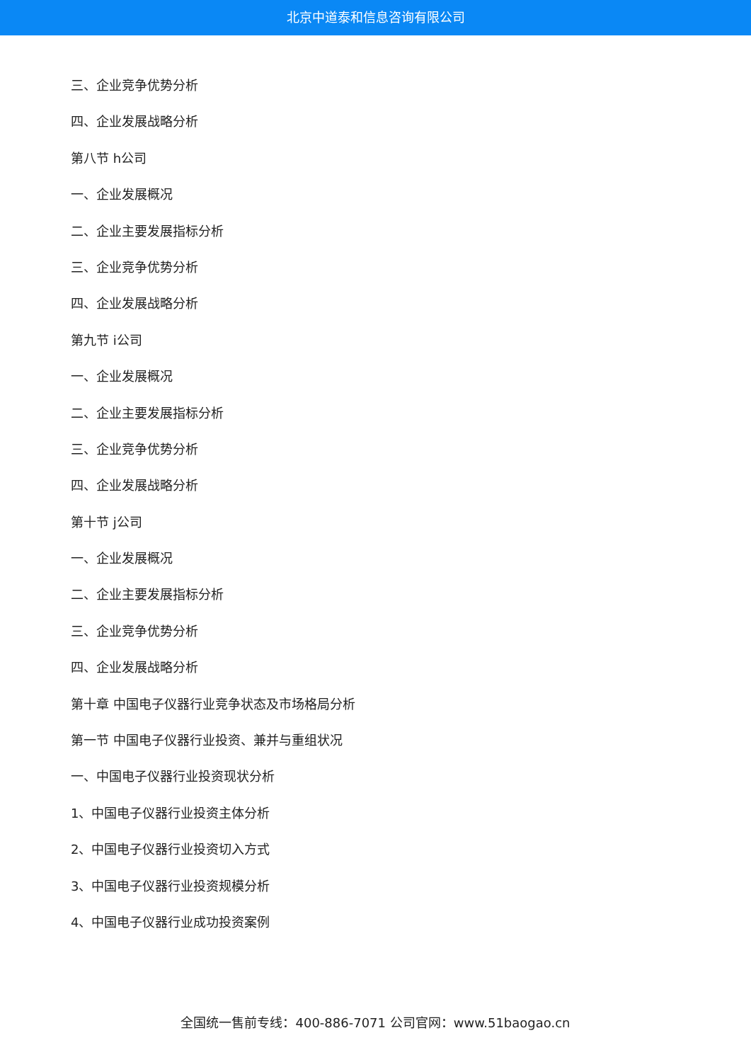北京中道泰和信息咨询有限公司
三、企业竞争优势分析
四、企业发展战略分析
第八节 h公司
一、企业发展概况
二、企业主要发展指标分析
三、企业竞争优势分析
四、企业发展战略分析
第九节 i公司
一、企业发展概况
二、企业主要发展指标分析
三、企业竞争优势分析
四、企业发展战略分析
第十节 j公司
一、企业发展概况
二、企业主要发展指标分析
三、企业竞争优势分析
四、企业发展战略分析
第十章 中国电子仪器行业竞争状态及市场格局分析
第一节 中国电子仪器行业投资、兼并与重组状况
一、中国电子仪器行业投资现状分析
1、中国电子仪器行业投资主体分析
2、中国电子仪器行业投资切入方式
3、中国电子仪器行业投资规模分析
4、中国电子仪器行业成功投资案例
全国统一售前专线：400-886-7071 公司官网：www.51baogao.cn